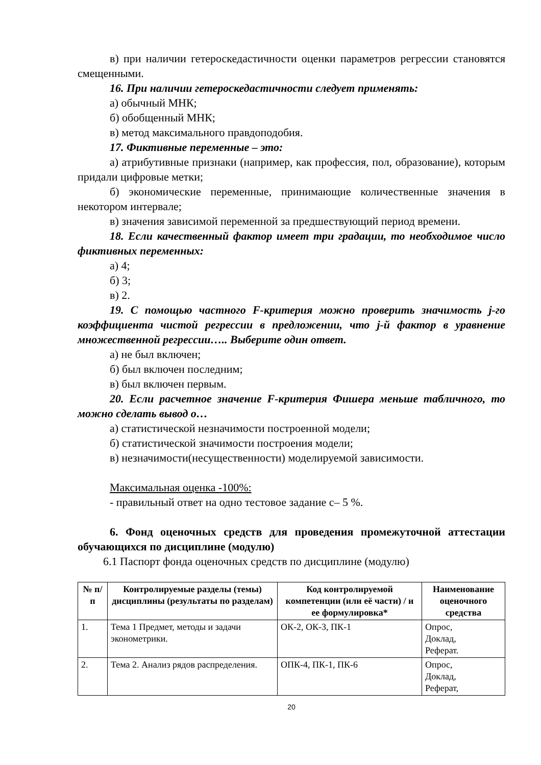в) при наличии гетероскедастичности оценки параметров регрессии становятся смещенными.
16. При наличии гетероскедастичности следует применять:
а) обычный МНК;
б) обобщенный МНК;
в) метод максимального правдоподобия.
17. Фиктивные переменные – это:
а) атрибутивные признаки (например, как профессия, пол, образование), которым придали цифровые метки;
б) экономические переменные, принимающие количественные значения в некотором интервале;
в) значения зависимой переменной за предшествующий период времени.
18. Если качественный фактор имеет три градации, то необходимое число фиктивных переменных:
а) 4;
б) 3;
в) 2.
19. С помощью частного F-критерия можно проверить значимость j-го коэффициента чистой регрессии в предложении, что j-й фактор в уравнение множественной регрессии….. Выберите один ответ.
а) не был включен;
б) был включен последним;
в) был включен первым.
20. Если расчетное значение F-критерия Фишера меньше табличного, то можно сделать вывод о…
а) статистической незначимости построенной модели;
б) статистической значимости построения модели;
в) незначимости(несущественности) моделируемой зависимости.
Максимальная оценка -100%:
- правильный ответ на одно тестовое задание с– 5 %.
6. Фонд оценочных средств для проведения промежуточной аттестации обучающихся по дисциплине (модулю)
6.1 Паспорт фонда оценочных средств по дисциплине (модулю)
| № п/п | Контролируемые разделы (темы) дисциплины (результаты по разделам) | Код контролируемой компетенции (или её части) / и ее формулировка* | Наименование оценочного средства |
| --- | --- | --- | --- |
| 1. | Тема 1 Предмет, методы и задачи эконометрики. | ОК-2, ОК-3, ПК-1 | Опрос, Доклад, Реферат. |
| 2. | Тема 2. Анализ рядов распределения. | ОПК-4, ПК-1, ПК-6 | Опрос, Доклад, Реферат, |
20